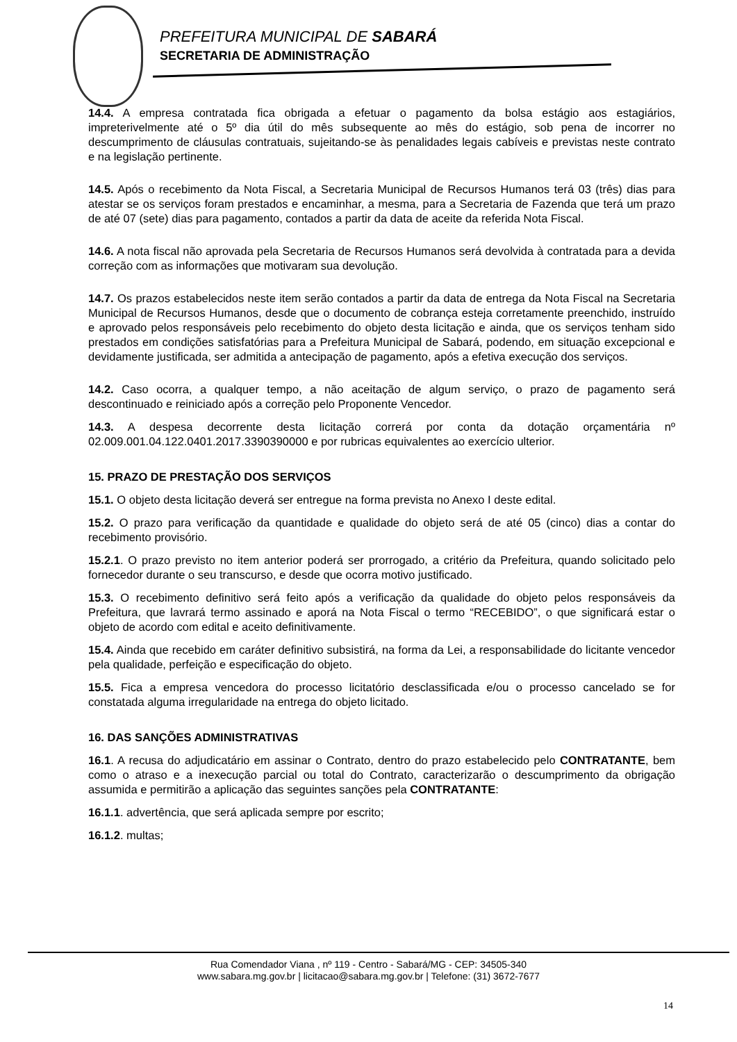PREFEITURA MUNICIPAL DE SABARÁ
SECRETARIA DE ADMINISTRAÇÃO
14.4. A empresa contratada fica obrigada a efetuar o pagamento da bolsa estágio aos estagiários, impreterivelmente até o 5º dia útil do mês subsequente ao mês do estágio, sob pena de incorrer no descumprimento de cláusulas contratuais, sujeitando-se às penalidades legais cabíveis e previstas neste contrato e na legislação pertinente.
14.5. Após o recebimento da Nota Fiscal, a Secretaria Municipal de Recursos Humanos terá 03 (três) dias para atestar se os serviços foram prestados e encaminhar, a mesma, para a Secretaria de Fazenda que terá um prazo de até 07 (sete) dias para pagamento, contados a partir da data de aceite da referida Nota Fiscal.
14.6. A nota fiscal não aprovada pela Secretaria de Recursos Humanos será devolvida à contratada para a devida correção com as informações que motivaram sua devolução.
14.7. Os prazos estabelecidos neste item serão contados a partir da data de entrega da Nota Fiscal na Secretaria Municipal de Recursos Humanos, desde que o documento de cobrança esteja corretamente preenchido, instruído e aprovado pelos responsáveis pelo recebimento do objeto desta licitação e ainda, que os serviços tenham sido prestados em condições satisfatórias para a Prefeitura Municipal de Sabará, podendo, em situação excepcional e devidamente justificada, ser admitida a antecipação de pagamento, após a efetiva execução dos serviços.
14.2. Caso ocorra, a qualquer tempo, a não aceitação de algum serviço, o prazo de pagamento será descontinuado e reiniciado após a correção pelo Proponente Vencedor.
14.3. A despesa decorrente desta licitação correrá por conta da dotação orçamentária nº 02.009.001.04.122.0401.2017.3390390000 e por rubricas equivalentes ao exercício ulterior.
15. PRAZO DE PRESTAÇÃO DOS SERVIÇOS
15.1. O objeto desta licitação deverá ser entregue na forma prevista no Anexo I deste edital.
15.2. O prazo para verificação da quantidade e qualidade do objeto será de até 05 (cinco) dias a contar do recebimento provisório.
15.2.1. O prazo previsto no item anterior poderá ser prorrogado, a critério da Prefeitura, quando solicitado pelo fornecedor durante o seu transcurso, e desde que ocorra motivo justificado.
15.3. O recebimento definitivo será feito após a verificação da qualidade do objeto pelos responsáveis da Prefeitura, que lavrará termo assinado e aporá na Nota Fiscal o termo “RECEBIDO”, o que significará estar o objeto de acordo com edital e aceito definitivamente.
15.4. Ainda que recebido em caráter definitivo subsistirá, na forma da Lei, a responsabilidade do licitante vencedor pela qualidade, perfeição e especificação do objeto.
15.5. Fica a empresa vencedora do processo licitatório desclassificada e/ou o processo cancelado se for constatada alguma irregularidade na entrega do objeto licitado.
16. DAS SANÇÕES ADMINISTRATIVAS
16.1. A recusa do adjudicatário em assinar o Contrato, dentro do prazo estabelecido pelo CONTRATANTE, bem como o atraso e a inexecução parcial ou total do Contrato, caracterizarão o descumprimento da obrigação assumida e permitirão a aplicação das seguintes sanções pela CONTRATANTE:
16.1.1. advertência, que será aplicada sempre por escrito;
16.1.2. multas;
Rua Comendador Viana , nº 119 - Centro - Sabará/MG - CEP: 34505-340
www.sabara.mg.gov.br | licitacao@sabara.mg.gov.br | Telefone: (31) 3672-7677
14